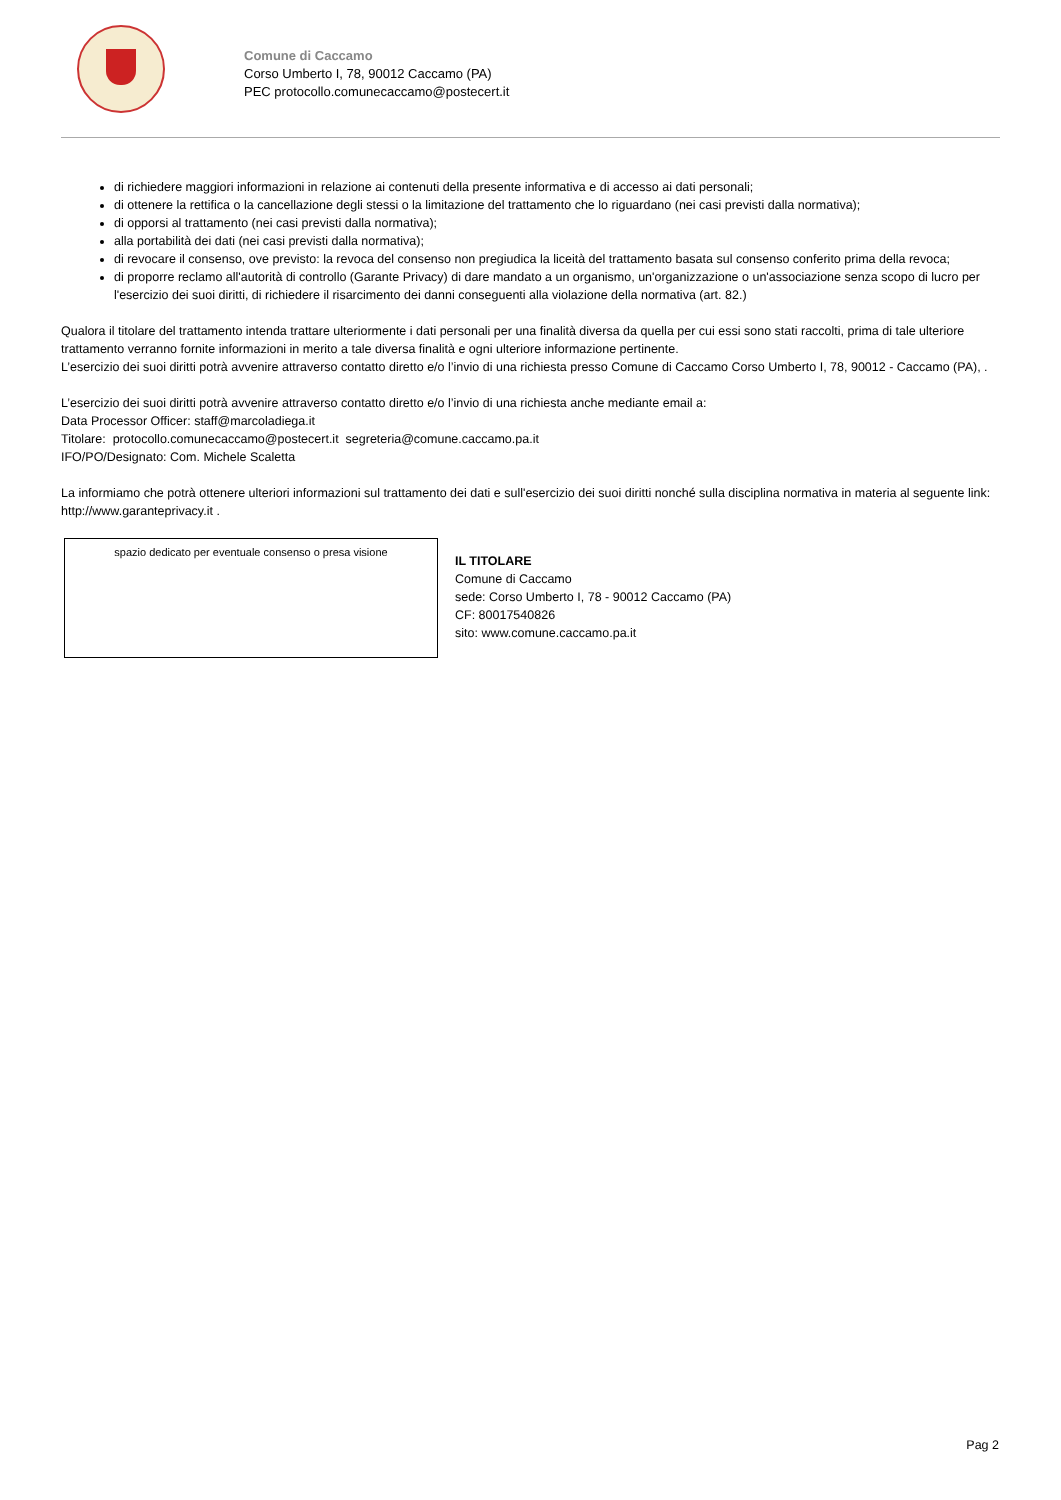Comune di Caccamo
Corso Umberto I, 78, 90012 Caccamo (PA)
PEC protocollo.comunecaccamo@postecert.it
di richiedere maggiori informazioni in relazione ai contenuti della presente informativa e di accesso ai dati personali;
di ottenere la rettifica o la cancellazione degli stessi o la limitazione del trattamento che lo riguardano (nei casi previsti dalla normativa);
di opporsi al trattamento (nei casi previsti dalla normativa);
alla portabilità dei dati (nei casi previsti dalla normativa);
di revocare il consenso, ove previsto: la revoca del consenso non pregiudica la liceità del trattamento basata sul consenso conferito prima della revoca;
di proporre reclamo all'autorità di controllo (Garante Privacy) di dare mandato a un organismo, un'organizzazione o un'associazione senza scopo di lucro per l'esercizio dei suoi diritti, di richiedere il risarcimento dei danni conseguenti alla violazione della normativa (art. 82.)
Qualora il titolare del trattamento intenda trattare ulteriormente i dati personali per una finalità diversa da quella per cui essi sono stati raccolti, prima di tale ulteriore trattamento verranno fornite informazioni in merito a tale diversa finalità e ogni ulteriore informazione pertinente.
L’esercizio dei suoi diritti potrà avvenire attraverso contatto diretto e/o l’invio di una richiesta presso Comune di Caccamo Corso Umberto I, 78, 90012 - Caccamo (PA), .
L’esercizio dei suoi diritti potrà avvenire attraverso contatto diretto e/o l’invio di una richiesta anche mediante email a:
Data Processor Officer: staff@marcoladiega.it
Titolare: protocollo.comunecaccamo@postecert.it segreteria@comune.caccamo.pa.it
IFO/PO/Designato: Com. Michele Scaletta
La informiamo che potrà ottenere ulteriori informazioni sul trattamento dei dati e sull'esercizio dei suoi diritti nonché sulla disciplina normativa in materia al seguente link: http://www.garanteprivacy.it .
spazio dedicato per eventuale consenso o presa visione
IL TITOLARE
Comune di Caccamo
sede: Corso Umberto I, 78 - 90012 Caccamo (PA)
CF: 80017540826
sito: www.comune.caccamo.pa.it
Pag 2